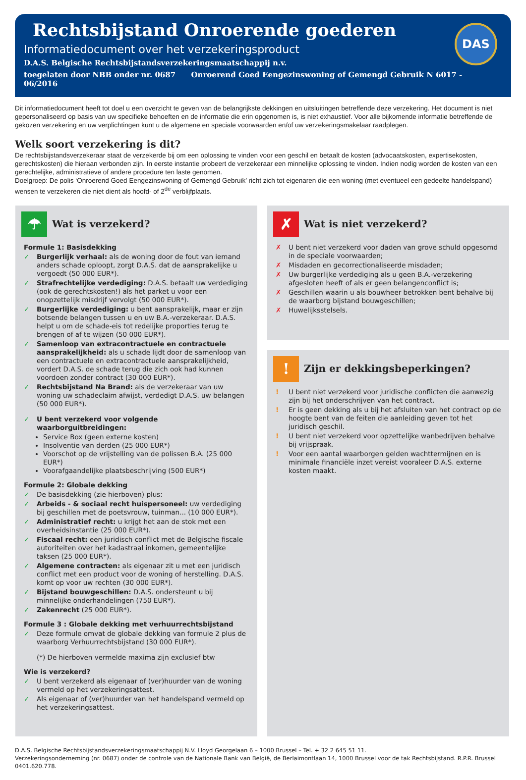Rechtsbijstand Onroerende goederen
Informatiedocument over het verzekeringsproduct
D.A.S. Belgische Rechtsbijstandsverzekeringsmaatschappij n.v.
toegelaten door NBB onder nr. 0687 Onroerend Goed Eengezinswoning of Gemengd Gebruik N 6017 - 06/2016
DAS
Dit informatiedocument heeft tot doel u een overzicht te geven van de belangrijkste dekkingen en uitsluitingen betreffende deze verzekering. Het document is niet gepersonaliseerd op basis van uw specifieke behoeften en de informatie die erin opgenomen is, is niet exhaustief. Voor alle bijkomende informatie betreffende de gekozen verzekering en uw verplichtingen kunt u de algemene en speciale voorwaarden en/of uw verzekeringsmakelaar raadplegen.
Welk soort verzekering is dit?
De rechtsbijstandsverzekeraar staat de verzekerde bij om een oplossing te vinden voor een geschil en betaalt de kosten (advocaatskosten, expertisekosten, gerechtskosten) die hieraan verbonden zijn. In eerste instantie probeert de verzekeraar een minnelijke oplossing te vinden. Indien nodig worden de kosten van een gerechtelijke, administratieve of andere procedure ten laste genomen.
Doelgroep: De polis ‘Onroerend Goed Eengezinswoning of Gemengd Gebruik’ richt zich tot eigenaren die een woning (met eventueel een gedeelte handelspand) wensen te verzekeren die niet dient als hoofd- of 2<sup>de</sup> verblijfplaats.
☂
Wat is verzekerd?
Formule 1: Basisdekking
✓ Burgerlijk verhaal: als de woning door de fout van iemand anders schade oploopt, zorgt D.A.S. dat de aansprakelijke u vergoedt (50 000 EUR*).
✓ Strafrechtelijke verdediging: D.A.S. betaalt uw verdediging (ook de gerechtskosten!) als het parket u voor een onopzettelijk misdrijf vervolgt (50 000 EUR*).
✓ Burgerlijke verdediging: u bent aansprakelijk, maar er zijn botsende belangen tussen u en uw B.A.-verzekeraar. D.A.S. helpt u om de schade-eis tot redelijke proporties terug te brengen of af te wijzen (50 000 EUR*).
✓ Samenloop van extracontractuele en contractuele aansprakelijkheid: als u schade lijdt door de samenloop van een contractuele en extracontractuele aansprakelijkheid, vordert D.A.S. de schade terug die zich ook had kunnen voordoen zonder contract (30 000 EUR*).
✓ Rechtsbijstand Na Brand: als de verzekeraar van uw woning uw schadeclaim afwijst, verdedigt D.A.S. uw belangen (50 000 EUR*).
✓ U bent verzekerd voor volgende waarborguitbreidingen:
Service Box (geen externe kosten)
Insolventie van derden (25 000 EUR*)
Voorschot op de vrijstelling van de polissen B.A. (25 000 EUR*)
Voorafgaandelijke plaatsbeschrijving (500 EUR*)
Formule 2: Globale dekking
✓ De basisdekking (zie hierboven) plus:
✓ Arbeids - & sociaal recht huispersoneel: uw verdediging bij geschillen met de poetsvrouw, tuinman... (10 000 EUR*).
✓ Administratief recht: u krijgt het aan de stok met een overheidsinstantie (25 000 EUR*).
✓ Fiscaal recht: een juridisch conflict met de Belgische fiscale autoriteiten over het kadastraal inkomen, gemeentelijke taksen (25 000 EUR*).
✓ Algemene contracten: als eigenaar zit u met een juridisch conflict met een product voor de woning of herstelling. D.A.S. komt op voor uw rechten (30 000 EUR*).
✓ Bijstand bouwgeschillen: D.A.S. ondersteunt u bij minnelijke onderhandelingen (750 EUR*).
✓ Zakenrecht (25 000 EUR*).
Formule 3 : Globale dekking met verhuurrechtsbijstand
✓ Deze formule omvat de globale dekking van formule 2 plus de waarborg Verhuurrechtsbijstand (30 000 EUR*).
(*) De hierboven vermelde maxima zijn exclusief btw
Wie is verzekerd?
✓ U bent verzekerd als eigenaar of (ver)huurder van de woning vermeld op het verzekeringsattest.
✓ Als eigenaar of (ver)huurder van het handelspand vermeld op het verzekeringsattest.
✗
Wat is niet verzekerd?
✗ U bent niet verzekerd voor daden van grove schuld opgesomd in de speciale voorwaarden;
✗ Misdaden en gecorrectionaliseerde misdaden;
✗ Uw burgerlijke verdediging als u geen B.A.-verzekering afgesloten heeft of als er geen belangenconflict is;
✗ Geschillen waarin u als bouwheer betrokken bent behalve bij de waarborg bijstand bouwgeschillen;
✗ Huwelijksstelsels.
!
Zijn er dekkingsbeperkingen?
! U bent niet verzekerd voor juridische conflicten die aanwezig zijn bij het onderschrijven van het contract.
! Er is geen dekking als u bij het afsluiten van het contract op de hoogte bent van de feiten die aanleiding geven tot het juridisch geschil.
! U bent niet verzekerd voor opzettelijke wanbedrijven behalve bij vrijspraak.
! Voor een aantal waarborgen gelden wachttermijnen en is minimale financiële inzet vereist vooraleer D.A.S. externe kosten maakt.
D.A.S. Belgische Rechtsbijstandsverzekeringsmaatschappij N.V. Lloyd Georgelaan 6 – 1000 Brussel – Tel. + 32 2 645 51 11.
Verzekeringsonderneming (nr. 0687) onder de controle van de Nationale Bank van België, de Berlaimontlaan 14, 1000 Brussel voor de tak Rechtsbijstand. R.P.R. Brussel 0401.620.778.